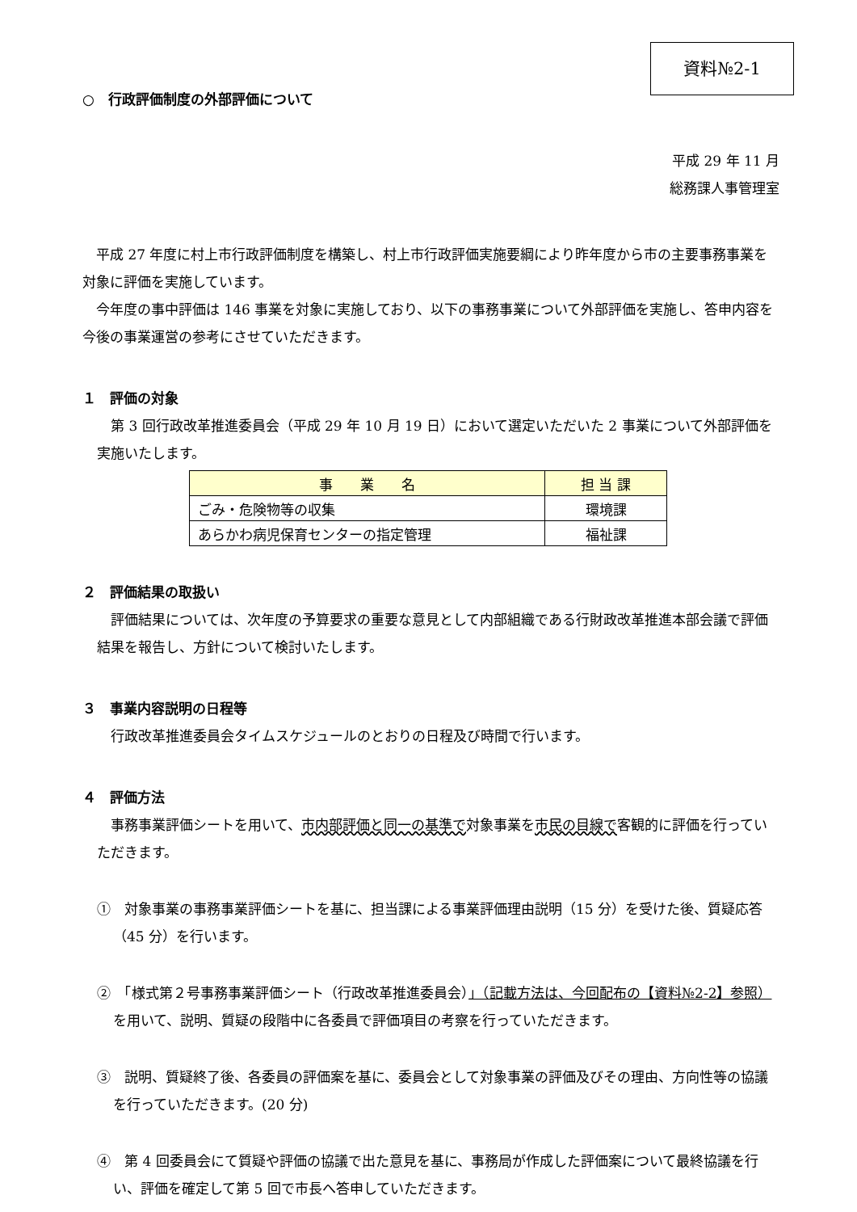資料№2-1
○　行政評価制度の外部評価について
平成 29 年 11 月
総務課人事管理室
平成 27 年度に村上市行政評価制度を構築し、村上市行政評価実施要綱により昨年度から市の主要事務事業を対象に評価を実施しています。
今年度の事中評価は 146 事業を対象に実施しており、以下の事務事業について外部評価を実施し、答申内容を今後の事業運営の参考にさせていただきます。
１　評価の対象
第 3 回行政改革推進委員会（平成 29 年 10 月 19 日）において選定いただいた 2 事業について外部評価を実施いたします。
| 事 業 名 | 担 当 課 |
| --- | --- |
| ごみ・危険物等の収集 | 環境課 |
| あらかわ病児保育センターの指定管理 | 福祉課 |
２　評価結果の取扱い
評価結果については、次年度の予算要求の重要な意見として内部組織である行財政改革推進本部会議で評価結果を報告し、方針について検討いたします。
３　事業内容説明の日程等
行政改革推進委員会タイムスケジュールのとおりの日程及び時間で行います。
４　評価方法
事務事業評価シートを用いて、市内部評価と同一の基準で対象事業を市民の目線で客観的に評価を行っていただきます。
①　対象事業の事務事業評価シートを基に、担当課による事業評価理由説明（15 分）を受けた後、質疑応答（45 分）を行います。
②　「様式第２号事務事業評価シート（行政改革推進委員会）」（記載方法は、今回配布の【資料№2-2】参照）を用いて、説明、質疑の段階中に各委員で評価項目の考察を行っていただきます。
③　説明、質疑終了後、各委員の評価案を基に、委員会として対象事業の評価及びその理由、方向性等の協議を行っていただきます。(20 分)
④　第 4 回委員会にて質疑や評価の協議で出た意見を基に、事務局が作成した評価案について最終協議を行い、評価を確定して第 5 回で市長へ答申していただきます。